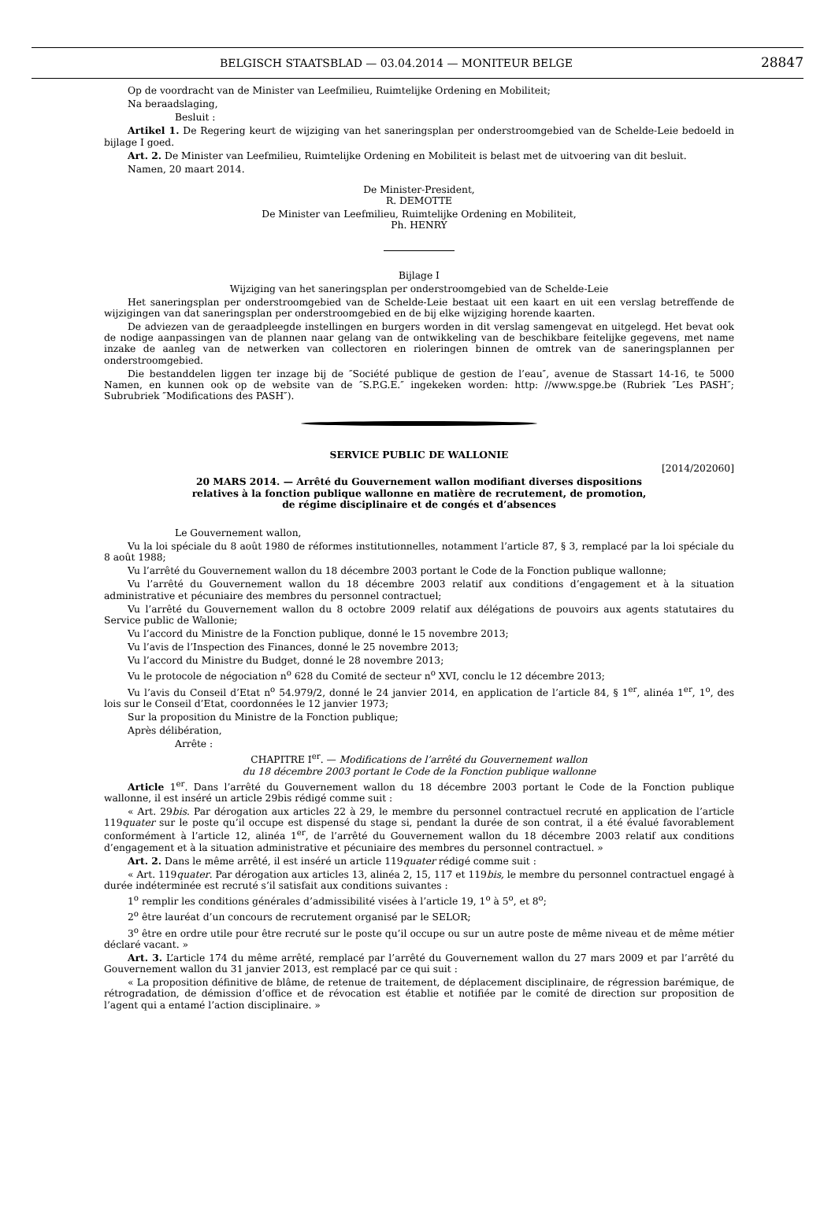BELGISCH STAATSBLAD — 03.04.2014 — MONITEUR BELGE 28847
Op de voordracht van de Minister van Leefmilieu, Ruimtelijke Ordening en Mobiliteit;
Na beraadslaging,
Besluit :
Artikel 1. De Regering keurt de wijziging van het saneringsplan per onderstroomgebied van de Schelde-Leie bedoeld in bijlage I goed.
Art. 2. De Minister van Leefmilieu, Ruimtelijke Ordening en Mobiliteit is belast met de uitvoering van dit besluit.
Namen, 20 maart 2014.
De Minister-President,
R. DEMOTTE
De Minister van Leefmilieu, Ruimtelijke Ordening en Mobiliteit,
Ph. HENRY
Bijlage I
Wijziging van het saneringsplan per onderstroomgebied van de Schelde-Leie
Het saneringsplan per onderstroomgebied van de Schelde-Leie bestaat uit een kaart en uit een verslag betreffende de wijzigingen van dat saneringsplan per onderstroomgebied en de bij elke wijziging horende kaarten.
De adviezen van de geraadpleegde instellingen en burgers worden in dit verslag samengevat en uitgelegd. Het bevat ook de nodige aanpassingen van de plannen naar gelang van de ontwikkeling van de beschikbare feitelijke gegevens, met name inzake de aanleg van de netwerken van collectoren en rioleringen binnen de omtrek van de saneringsplannen per onderstroomgebied.
Die bestanddelen liggen ter inzage bij de ″Société publique de gestion de l’eau″, avenue de Stassart 14-16, te 5000 Namen, en kunnen ook op de website van de ″S.P.G.E.″ ingekeken worden: http: //www.spge.be (Rubriek ″Les PASH″; Subrubriek ″Modifications des PASH″).
SERVICE PUBLIC DE WALLONIE
[2014/202060]
20 MARS 2014. — Arrêté du Gouvernement wallon modifiant diverses dispositions
relatives à la fonction publique wallonne en matière de recrutement, de promotion,
de régime disciplinaire et de congés et d’absences
Le Gouvernement wallon,
Vu la loi spéciale du 8 août 1980 de réformes institutionnelles, notamment l’article 87, § 3, remplacé par la loi spéciale du 8 août 1988;
Vu l’arrêté du Gouvernement wallon du 18 décembre 2003 portant le Code de la Fonction publique wallonne;
Vu l’arrêté du Gouvernement wallon du 18 décembre 2003 relatif aux conditions d’engagement et à la situation administrative et pécuniaire des membres du personnel contractuel;
Vu l’arrêté du Gouvernement wallon du 8 octobre 2009 relatif aux délégations de pouvoirs aux agents statutaires du Service public de Wallonie;
Vu l’accord du Ministre de la Fonction publique, donné le 15 novembre 2013;
Vu l’avis de l’Inspection des Finances, donné le 25 novembre 2013;
Vu l’accord du Ministre du Budget, donné le 28 novembre 2013;
Vu le protocole de négociation n<sup>o</sup> 628 du Comité de secteur n<sup>o</sup> XVI, conclu le 12 décembre 2013;
Vu l’avis du Conseil d’Etat n<sup>o</sup> 54.979/2, donné le 24 janvier 2014, en application de l’article 84, § 1<sup>er</sup>, alinéa 1<sup>er</sup>, 1<sup>o</sup>, des lois sur le Conseil d’Etat, coordonnées le 12 janvier 1973;
Sur la proposition du Ministre de la Fonction publique;
Après délibération,
Arrête :
CHAPITRE I<sup>er</sup>. — Modifications de l’arrêté du Gouvernement wallon
du 18 décembre 2003 portant le Code de la Fonction publique wallonne
Article 1<sup>er</sup>. Dans l’arrêté du Gouvernement wallon du 18 décembre 2003 portant le Code de la Fonction publique wallonne, il est inséré un article 29bis rédigé comme suit :
« Art. 29bis. Par dérogation aux articles 22 à 29, le membre du personnel contractuel recruté en application de l’article 119quater sur le poste qu’il occupe est dispensé du stage si, pendant la durée de son contrat, il a été évalué favorablement conformément à l’article 12, alinéa 1<sup>er</sup>, de l’arrêté du Gouvernement wallon du 18 décembre 2003 relatif aux conditions d’engagement et à la situation administrative et pécuniaire des membres du personnel contractuel. »
Art. 2. Dans le même arrêté, il est inséré un article 119quater rédigé comme suit :
« Art. 119quater. Par dérogation aux articles 13, alinéa 2, 15, 117 et 119bis, le membre du personnel contractuel engagé à durée indéterminée est recruté s’il satisfait aux conditions suivantes :
1<sup>o</sup> remplir les conditions générales d’admissibilité visées à l’article 19, 1<sup>o</sup> à 5<sup>o</sup>, et 8<sup>o</sup>;
2<sup>o</sup> être lauréat d’un concours de recrutement organisé par le SELOR;
3<sup>o</sup> être en ordre utile pour être recruté sur le poste qu’il occupe ou sur un autre poste de même niveau et de même métier déclaré vacant. »
Art. 3. L’article 174 du même arrêté, remplacé par l’arrêté du Gouvernement wallon du 27 mars 2009 et par l’arrêté du Gouvernement wallon du 31 janvier 2013, est remplacé par ce qui suit :
« La proposition définitive de blâme, de retenue de traitement, de déplacement disciplinaire, de régression barémique, de rétrogradation, de démission d’office et de révocation est établie et notifiée par le comité de direction sur proposition de l’agent qui a entamé l’action disciplinaire. »